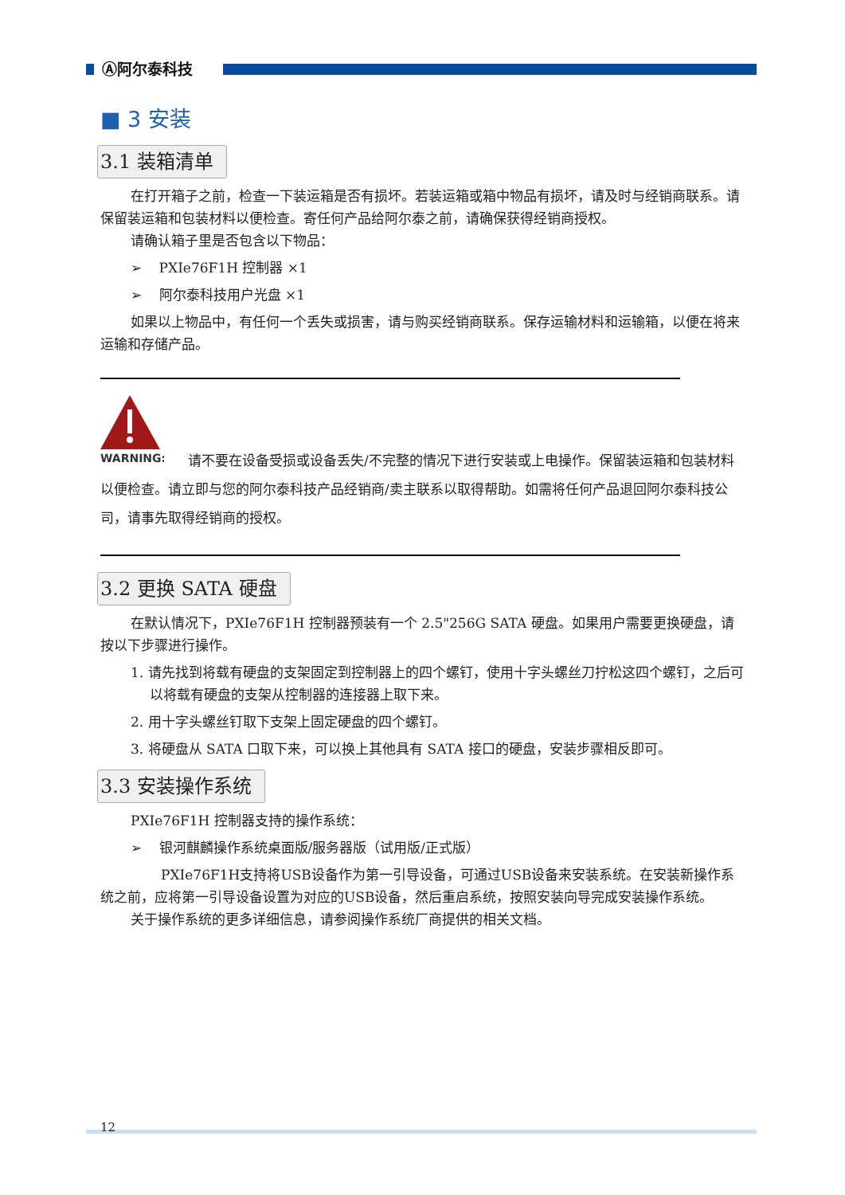Ⓐ阿尔泰科技
■ 3 安装
3.1 装箱清单
在打开箱子之前，检查一下装运箱是否有损坏。若装运箱或箱中物品有损坏，请及时与经销商联系。请保留装运箱和包装材料以便检查。寄任何产品给阿尔泰之前，请确保获得经销商授权。
请确认箱子里是否包含以下物品：
➢ PXIe76F1H 控制器 ×1
➢ 阿尔泰科技用户光盘 ×1
如果以上物品中，有任何一个丢失或损害，请与购买经销商联系。保存运输材料和运输箱，以便在将来运输和存储产品。
WARNING:
请不要在设备受损或设备丢失/不完整的情况下进行安装或上电操作。保留装运箱和包装材料以便检查。请立即与您的阿尔泰科技产品经销商/卖主联系以取得帮助。如需将任何产品退回阿尔泰科技公司，请事先取得经销商的授权。
3.2 更换 SATA 硬盘
在默认情况下，PXIe76F1H 控制器预装有一个 2.5"256G SATA 硬盘。如果用户需要更换硬盘，请按以下步骤进行操作。
1. 请先找到将载有硬盘的支架固定到控制器上的四个螺钉，使用十字头螺丝刀拧松这四个螺钉，之后可以将载有硬盘的支架从控制器的连接器上取下来。
2. 用十字头螺丝钉取下支架上固定硬盘的四个螺钉。
3. 将硬盘从 SATA 口取下来，可以换上其他具有 SATA 接口的硬盘，安装步骤相反即可。
3.3 安装操作系统
PXIe76F1H 控制器支持的操作系统：
➢ 银河麒麟操作系统桌面版/服务器版（试用版/正式版）
PXIe76F1H支持将USB设备作为第一引导设备，可通过USB设备来安装系统。在安装新操作系统之前，应将第一引导设备设置为对应的USB设备，然后重启系统，按照安装向导完成安装操作系统。
关于操作系统的更多详细信息，请参阅操作系统厂商提供的相关文档。
12